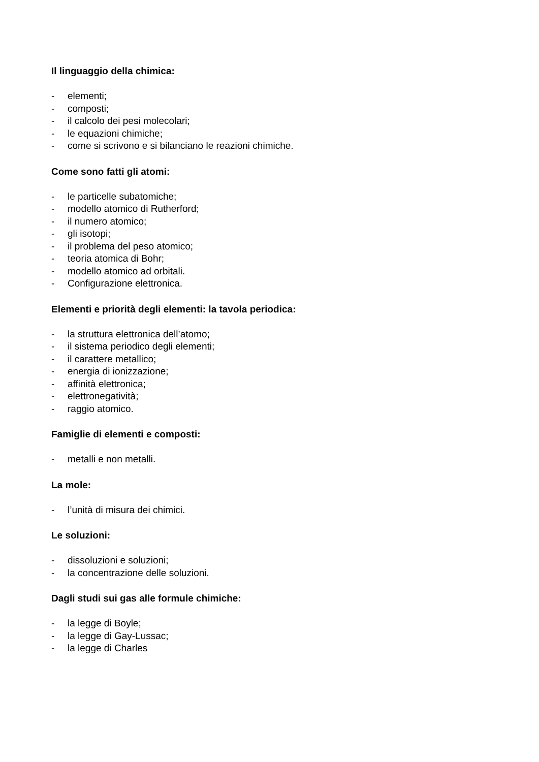Il linguaggio della chimica:
- elementi;
- composti;
- il calcolo dei pesi molecolari;
- le equazioni chimiche;
- come si scrivono e si bilanciano le reazioni chimiche.
Come sono fatti gli atomi:
- le particelle subatomiche;
- modello atomico di Rutherford;
- il numero atomico;
- gli isotopi;
- il problema del peso atomico;
- teoria atomica di Bohr;
- modello atomico ad orbitali.
- Configurazione elettronica.
Elementi e priorità degli elementi: la tavola periodica:
- la struttura elettronica dell’atomo;
- il sistema periodico degli elementi;
- il carattere metallico;
- energia di ionizzazione;
- affinità elettronica;
- elettronegatività;
- raggio atomico.
Famiglie di elementi e composti:
- metalli e non metalli.
La mole:
- l’unità di misura dei chimici.
Le soluzioni:
- dissoluzioni e soluzioni;
- la concentrazione delle soluzioni.
Dagli studi sui gas alle formule chimiche:
- la legge di Boyle;
- la legge di Gay-Lussac;
- la legge di Charles